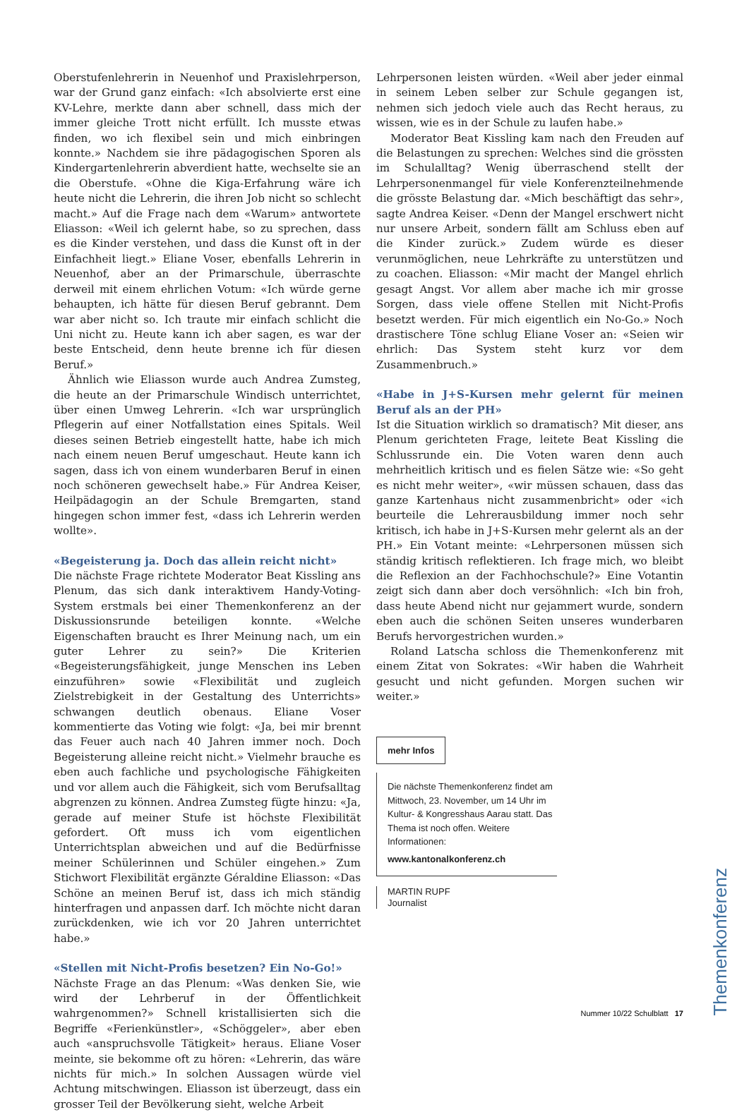Oberstufenlehrerin in Neuenhof und Praxislehrperson, war der Grund ganz einfach: «Ich absolvierte erst eine KV-Lehre, merkte dann aber schnell, dass mich der immer gleiche Trott nicht erfüllt. Ich musste etwas finden, wo ich flexibel sein und mich einbringen konnte.» Nachdem sie ihre pädagogischen Sporen als Kindergartenlehrerin abverdient hatte, wechselte sie an die Oberstufe. «Ohne die Kiga-Erfahrung wäre ich heute nicht die Lehrerin, die ihren Job nicht so schlecht macht.» Auf die Frage nach dem «Warum» antwortete Eliasson: «Weil ich gelernt habe, so zu sprechen, dass es die Kinder verstehen, und dass die Kunst oft in der Einfachheit liegt.» Eliane Voser, ebenfalls Lehrerin in Neuenhof, aber an der Primarschule, überraschte derweil mit einem ehrlichen Votum: «Ich würde gerne behaupten, ich hätte für diesen Beruf gebrannt. Dem war aber nicht so. Ich traute mir einfach schlicht die Uni nicht zu. Heute kann ich aber sagen, es war der beste Entscheid, denn heute brenne ich für diesen Beruf.»
Ähnlich wie Eliasson wurde auch Andrea Zumsteg, die heute an der Primarschule Windisch unterrichtet, über einen Umweg Lehrerin. «Ich war ursprünglich Pflegerin auf einer Notfallstation eines Spitals. Weil dieses seinen Betrieb eingestellt hatte, habe ich mich nach einem neuen Beruf umgeschaut. Heute kann ich sagen, dass ich von einem wunderbaren Beruf in einen noch schöneren gewechselt habe.» Für Andrea Keiser, Heilpädagogin an der Schule Bremgarten, stand hingegen schon immer fest, «dass ich Lehrerin werden wollte».
«Begeisterung ja. Doch das allein reicht nicht»
Die nächste Frage richtete Moderator Beat Kissling ans Plenum, das sich dank interaktivem Handy-Voting-System erstmals bei einer Themenkonferenz an der Diskussionsrunde beteiligen konnte. «Welche Eigenschaften braucht es Ihrer Meinung nach, um ein guter Lehrer zu sein?» Die Kriterien «Begeisterungsfähigkeit, junge Menschen ins Leben einzuführen» sowie «Flexibilität und zugleich Zielstrebigkeit in der Gestaltung des Unterrichts» schwangen deutlich obenaus. Eliane Voser kommentierte das Voting wie folgt: «Ja, bei mir brennt das Feuer auch nach 40 Jahren immer noch. Doch Begeisterung alleine reicht nicht.» Vielmehr brauche es eben auch fachliche und psychologische Fähigkeiten und vor allem auch die Fähigkeit, sich vom Berufsalltag abgrenzen zu können. Andrea Zumsteg fügte hinzu: «Ja, gerade auf meiner Stufe ist höchste Flexibilität gefordert. Oft muss ich vom eigentlichen Unterrichtsplan abweichen und auf die Bedürfnisse meiner Schülerinnen und Schüler eingehen.» Zum Stichwort Flexibilität ergänzte Géraldine Eliasson: «Das Schöne an meinen Beruf ist, dass ich mich ständig hinterfragen und anpassen darf. Ich möchte nicht daran zurückdenken, wie ich vor 20 Jahren unterrichtet habe.»
«Stellen mit Nicht-Profis besetzen? Ein No-Go!»
Nächste Frage an das Plenum: «Was denken Sie, wie wird der Lehrberuf in der Öffentlichkeit wahrgenommen?» Schnell kristallisierten sich die Begriffe «Ferienkünstler», «Schöggeler», aber eben auch «anspruchsvolle Tätigkeit» heraus. Eliane Voser meinte, sie bekomme oft zu hören: «Lehrerin, das wäre nichts für mich.» In solchen Aussagen würde viel Achtung mitschwingen. Eliasson ist überzeugt, dass ein grosser Teil der Bevölkerung sieht, welche Arbeit
Lehrpersonen leisten würden. «Weil aber jeder einmal in seinem Leben selber zur Schule gegangen ist, nehmen sich jedoch viele auch das Recht heraus, zu wissen, wie es in der Schule zu laufen habe.»
Moderator Beat Kissling kam nach den Freuden auf die Belastungen zu sprechen: Welches sind die grössten im Schulalltag? Wenig überraschend stellt der Lehrpersonenmangel für viele Konferenzteilnehmende die grösste Belastung dar. «Mich beschäftigt das sehr», sagte Andrea Keiser. «Denn der Mangel erschwert nicht nur unsere Arbeit, sondern fällt am Schluss eben auf die Kinder zurück.» Zudem würde es dieser verunmöglichen, neue Lehrkräfte zu unterstützen und zu coachen. Eliasson: «Mir macht der Mangel ehrlich gesagt Angst. Vor allem aber mache ich mir grosse Sorgen, dass viele offene Stellen mit Nicht-Profis besetzt werden. Für mich eigentlich ein No-Go.» Noch drastischere Töne schlug Eliane Voser an: «Seien wir ehrlich: Das System steht kurz vor dem Zusammenbruch.»
«Habe in J+S-Kursen mehr gelernt für meinen Beruf als an der PH»
Ist die Situation wirklich so dramatisch? Mit dieser, ans Plenum gerichteten Frage, leitete Beat Kissling die Schlussrunde ein. Die Voten waren denn auch mehrheitlich kritisch und es fielen Sätze wie: «So geht es nicht mehr weiter», «wir müssen schauen, dass das ganze Kartenhaus nicht zusammenbricht» oder «ich beurteile die Lehrerausbildung immer noch sehr kritisch, ich habe in J+S-Kursen mehr gelernt als an der PH.» Ein Votant meinte: «Lehrpersonen müssen sich ständig kritisch reflektieren. Ich frage mich, wo bleibt die Reflexion an der Fachhochschule?» Eine Votantin zeigt sich dann aber doch versöhnlich: «Ich bin froh, dass heute Abend nicht nur gejammert wurde, sondern eben auch die schönen Seiten unseres wunderbaren Berufs hervorgestrichen wurden.»
Roland Latscha schloss die Themenkonferenz mit einem Zitat von Sokrates: «Wir haben die Wahrheit gesucht und nicht gefunden. Morgen suchen wir weiter.»
mehr Infos
Die nächste Themenkonferenz findet am Mittwoch, 23. November, um 14 Uhr im Kultur- & Kongresshaus Aarau statt. Das Thema ist noch offen. Weitere Informationen:
www.kantonalkonferenz.ch
MARTIN RUPF
Journalist
Themenkonferenz
Nummer 10/22 Schulblatt 17